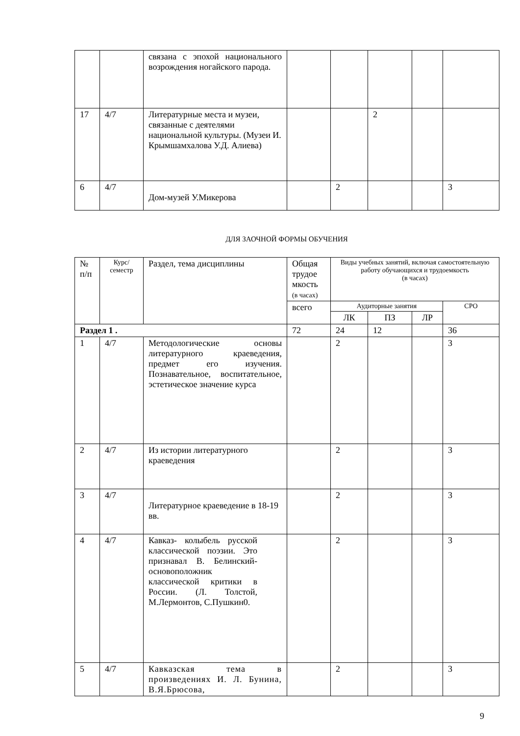| | | связана с эпохой национального возрождения ногайского парода. | | | | | |
| 17 | 4/7 | Литературные места и музеи, связанные с деятелями национальной культуры. (Музеи И. Крымшамхалова У.Д. Алиева) | | | 2 | | |
| 6 | 4/7 | Дом-музей У.Микерова | | 2 | | | 3 |
ДЛЯ ЗАОЧНОЙ ФОРМЫ ОБУЧЕНИЯ
| № п/п | Курс/ семестр | Раздел, тема дисциплины | Общая трудое мкость (в часах) | Виды учебных занятий, включая самостоятельную работу обучающихся и трудоемкость (в часах) | | | |
| --- | --- | --- | --- | --- | --- | --- | --- |
| | | | всего | Аудиторные занятия | | | СРО |
| | | | | ЛК | ПЗ | ЛР | |
| Раздел 1 . | | | 72 | 24 | 12 | | 36 |
| 1 | 4/7 | Методологические основы литературного краеведения, предмет его изучения. Познавательное, воспитательное, эстетическое значение курса | | 2 | | | 3 |
| 2 | 4/7 | Из истории литературного краеведения | | 2 | | | 3 |
| 3 | 4/7 | Литературное краеведение в 18-19 вв. | | 2 | | | 3 |
| 4 | 4/7 | Кавказ- колыбель русской классической поэзии. Это признавал В. Белинский-основоположник классической критики в России. (Л. Толстой, М.Лермонтов, С.Пушкин0. | | 2 | | | 3 |
| 5 | 4/7 | Кавказская тема в произведениях И. Л. Бунина, В.Я.Брюсова, | | 2 | | | 3 |
9